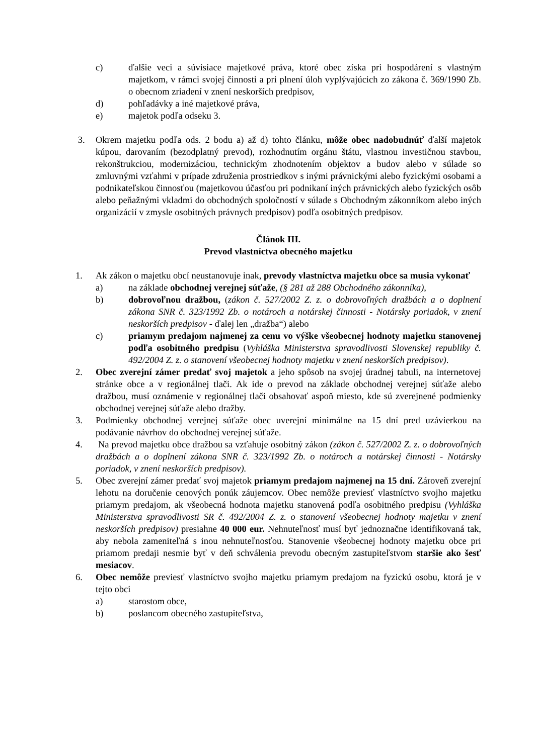c) ďalšie veci a súvisiace majetkové práva, ktoré obec získa pri hospodárení s vlastným majetkom, v rámci svojej činnosti a pri plnení úloh vyplývajúcich zo zákona č. 369/1990 Zb. o obecnom zriadení v znení neskorších predpisov,
d) pohľadávky a iné majetkové práva,
e) majetok podľa odseku 3.
3. Okrem majetku podľa ods. 2 bodu a) až d) tohto článku, môže obec nadobudnúť ďalší majetok kúpou, darovaním (bezodplatný prevod), rozhodnutím orgánu štátu, vlastnou investičnou stavbou, rekonštrukciou, modernizáciou, technickým zhodnotením objektov a budov alebo v súlade so zmluvnými vzťahmi v prípade združenia prostriedkov s inými právnickými alebo fyzickými osobami a podnikateľskou činnosťou (majetkovou účasťou pri podnikaní iných právnických alebo fyzických osôb alebo peňažnými vkladmi do obchodných spoločností v súlade s Obchodným zákonníkom alebo iných organizácií v zmysle osobitných právnych predpisov) podľa osobitných predpisov.
Článok III.
Prevod vlastníctva obecného majetku
1. Ak zákon o majetku obcí neustanovuje inak, prevody vlastníctva majetku obce sa musia vykonať
a) na základe obchodnej verejnej súťaže, (§ 281 až 288 Obchodného zákonníka),
b) dobrovoľnou dražbou, (zákon č. 527/2002 Z. z. o dobrovoľných dražbách a o doplnení zákona SNR č. 323/1992 Zb. o notároch a notárskej činnosti - Notársky poriadok, v znení neskorších predpisov - ďalej len „dražba“) alebo
c) priamym predajom najmenej za cenu vo výške všeobecnej hodnoty majetku stanovenej podľa osobitného predpisu (Vyhláška Ministerstva spravodlivosti Slovenskej republiky č. 492/2004 Z. z. o stanovení všeobecnej hodnoty majetku v znení neskorších predpisov).
2. Obec zverejní zámer predať svoj majetok a jeho spôsob na svojej úradnej tabuli, na internetovej stránke obce a v regionálnej tlači. Ak ide o prevod na základe obchodnej verejnej súťaže alebo dražbou, musí oznámenie v regionálnej tlači obsahovať aspoň miesto, kde sú zverejnené podmienky obchodnej verejnej súťaže alebo dražby.
3. Podmienky obchodnej verejnej súťaže obec uverejní minimálne na 15 dní pred uzávierkou na podávanie návrhov do obchodnej verejnej súťaže.
4. Na prevod majetku obce dražbou sa vzťahuje osobitný zákon (zákon č. 527/2002 Z. z. o dobrovoľných dražbách a o doplnení zákona SNR č. 323/1992 Zb. o notároch a notárskej činnosti - Notársky poriadok, v znení neskorších predpisov).
5. Obec zverejní zámer predať svoj majetok priamym predajom najmenej na 15 dní. Zároveň zverejní lehotu na doručenie cenových ponúk záujemcov. Obec nemôže previesť vlastníctvo svojho majetku priamym predajom, ak všeobecná hodnota majetku stanovená podľa osobitného predpisu (Vyhláška Ministerstva spravodlivosti SR č. 492/2004 Z. z. o stanovení všeobecnej hodnoty majetku v znení neskorších predpisov) presiahne 40 000 eur. Nehnuteľnosť musí byť jednoznačne identifikovaná tak, aby nebola zameniteľná s inou nehnuteľnosťou. Stanovenie všeobecnej hodnoty majetku obce pri priamom predaji nesmie byť v deň schválenia prevodu obecným zastupiteľstvom staršie ako šesť mesiacov.
6. Obec nemôže previesť vlastníctvo svojho majetku priamym predajom na fyzickú osobu, ktorá je v tejto obci
a) starostom obce,
b) poslancom obecného zastupiteľstva,